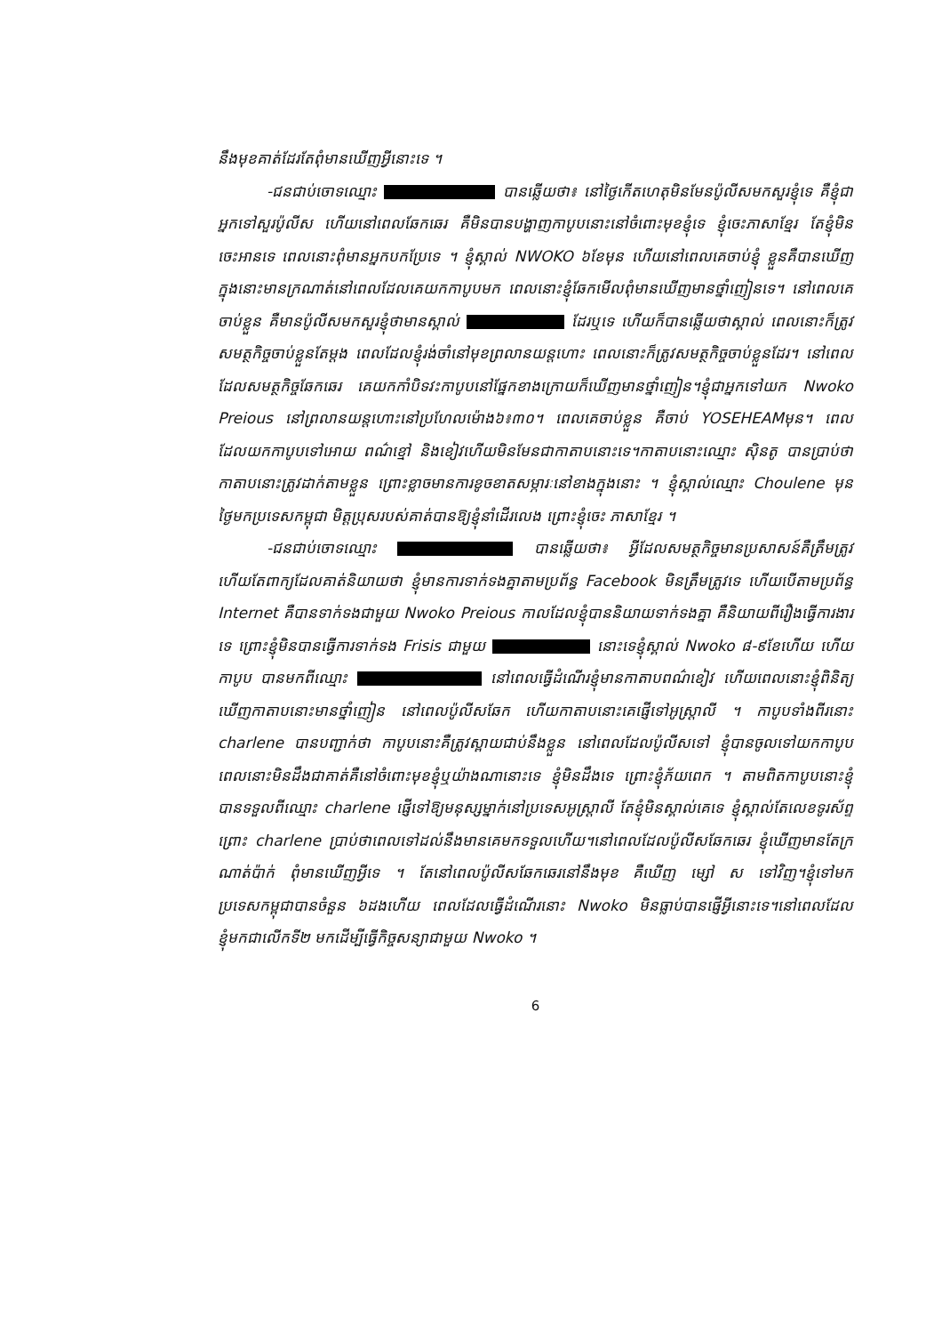នឹងមុខគាត់ដែរតែពុំមានឃើញអ្វីនោះទេ ។
-ជនជាប់ចោទឈ្មោះ បានឆ្លើយថា៖ នៅថ្ងៃកើតហេតុមិនមែនប៉ូលីសមកសួរខ្ញុំទេ គឺខ្ញុំជាអ្នកទៅសួរប៉ូលីស ហើយនៅពេលឆែកឆេរ គឺមិនបានបង្ហាញកាបូបនោះនៅចំពោះមុខខ្ញុំទេ ខ្ញុំចេះភាសាខ្មែរ តែខ្ញុំមិនចេះអានទេ ពេលនោះពុំមានអ្នកបកប្រែទេ ។ ខ្ញុំស្គាល់ NWOKO ៦ខែមុន ហើយនៅពេលគេចាប់ខ្ញុំ ខ្លួនគឺបានឃើញក្នុងនោះមានក្រណាត់នៅពេលដែលគេយកកាបូបមក ពេលនោះខ្ញុំឆែកមើលពុំមានឃើញមានថ្នាំញៀនទេ។ នៅពេលគេចាប់ខ្លួន គឺមានប៉ូលីសមកសួរខ្ញុំថាមានស្គាល់ ដែរឬទេ ហើយក៏បានឆ្លើយថាស្គាល់ ពេលនោះក៏ត្រូវសមត្ថកិច្ចចាប់ខ្លួនតែម្តង ពេលដែលខ្ញុំរង់ចាំនៅមុខព្រលានយន្តហោះ ពេលនោះក៏ត្រូវសមត្ថកិច្ចចាប់ខ្លួនដែរ។ នៅពេលដែលសមត្ថកិច្ចឆែកឆេរ គេយកកាំបិទវះកាបូបនៅផ្នែកខាងក្រោយក៏ឃើញមានថ្នាំញៀន។ខ្ញុំជាអ្នកទៅយក Nwoko Preious នៅព្រលានយន្តហោះនៅប្រហែលម៉ោង៦៖៣០។ ពេលគេចាប់ខ្លួន គឺចាប់ YOSEHEAMមុន។ ពេលដែលយកកាបូបទៅអោយ ពណ៌ខ្មៅ និងខៀវហើយមិនមែនជាកាតាបនោះទេ។កាតាបនោះឈ្មោះ ស៊ិនតូ បានប្រាប់ថា កាតាបនោះត្រូវដាក់តាមខ្លួន ព្រោះខ្លាចមានការខូចខាតសម្ភារៈនៅខាងក្នុងនោះ ។ ខ្ញុំស្គាល់ឈ្មោះ Choulene មុនថ្ងៃមកប្រទេសកម្ពុជា មិត្តប្រុសរបស់គាត់បានឱ្យខ្ញុំនាំដើរលេង ព្រោះខ្ញុំចេះ ភាសាខ្មែរ ។
-ជនជាប់ចោទឈ្មោះ បានឆ្លើយថា៖ អ្វីដែលសមត្ថកិច្ចមានប្រសាសន៍គឺត្រឹមត្រូវ ហើយតែពាក្យដែលគាត់និយាយថា ខ្ញុំមានការទាក់ទងគ្នាតាមប្រព័ន្ធ Facebook មិនត្រឹមត្រូវទេ ហើយបើតាមប្រព័ន្ធ Internet គឺបានទាក់ទងជាមួយ Nwoko Preious កាលដែលខ្ញុំបាននិយាយទាក់ទងគ្នា គឺនិយាយពីរឿងធ្វើការងារទេ ព្រោះខ្ញុំមិនបានធ្វើការទាក់ទង Frisis ជាមួយ នោះទេខ្ញុំស្គាល់ Nwoko ៨-៩ខែហើយ ហើយកាបូប បានមកពីឈ្មោះ នៅពេលធ្វើដំណើរខ្ញុំមានកាតាបពណ៌ខៀវ ហើយពេលនោះខ្ញុំពិនិត្យឃើញកាតាបនោះមានថ្នាំញៀន នៅពេលប៉ូលីសឆែក ហើយកាតាបនោះគេផ្ញើទៅអូស្ត្រាលី ។ កាបូបទាំងពីរនោះ charlene បានបញ្ជាក់ថា កាបូបនោះគឺត្រូវស្ពាយជាប់នឹងខ្លួន នៅពេលដែលប៉ូលីសទៅ ខ្ញុំបានចូលទៅយកកាបូប ពេលនោះមិនដឹងជាគាត់គឺនៅចំពោះមុខខ្ញុំឬយ៉ាងណានោះទេ ខ្ញុំមិនដឹងទេ ព្រោះខ្ញុំភ័យពេក ។ តាមពិតកាបូបនោះខ្ញុំបានទទួលពីឈ្មោះ charlene ផ្ញើទៅឱ្យមនុស្សម្នាក់នៅប្រទេសអូស្ត្រាលី តែខ្ញុំមិនស្គាល់គេទេ ខ្ញុំស្គាល់តែលេខទូរស័ព្ទព្រោះ charlene ប្រាប់ថាពេលទៅដល់នឹងមានគេមកទទួលហើយ។នៅពេលដែលប៉ូលីសឆែកឆេរ ខ្ញុំឃើញមានតែក្រណាត់ប៉ាក់ ពុំមានឃើញអ្វីទេ ។ តែនៅពេលប៉ូលីសឆែកឆេរនៅនឹងមុខ គឺឃើញ ម្សៅ ស ទៅវិញ។ខ្ញុំទៅមកប្រទេសកម្ពុជាបានចំនួន ៦ដងហើយ ពេលដែលធ្វើដំណើរនោះ Nwoko មិនធ្លាប់បានផ្ញើអ្វីនោះទេ។នៅពេលដែលខ្ញុំមកជាលើកទី២ មកដើម្បីធ្វើកិច្ចសន្យាជាមួយ Nwoko ។
6